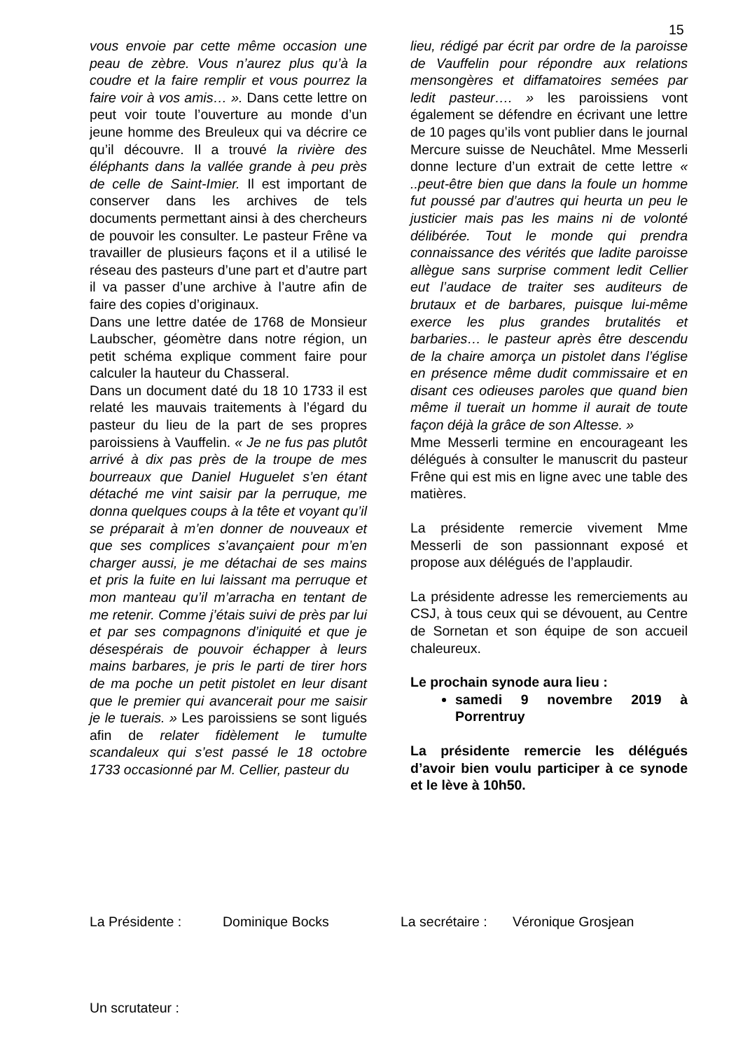15
vous envoie par cette même occasion une peau de zèbre. Vous n’aurez plus qu’à la coudre et la faire remplir et vous pourrez la faire voir à vos amis… ». Dans cette lettre on peut voir toute l’ouverture au monde d’un jeune homme des Breuleux qui va décrire ce qu’il découvre. Il a trouvé la rivière des éléphants dans la vallée grande à peu près de celle de Saint-Imier. Il est important de conserver dans les archives de tels documents permettant ainsi à des chercheurs de pouvoir les consulter. Le pasteur Frêne va travailler de plusieurs façons et il a utilisé le réseau des pasteurs d’une part et d’autre part il va passer d’une archive à l’autre afin de faire des copies d’originaux.
Dans une lettre datée de 1768 de Monsieur Laubscher, géomètre dans notre région, un petit schéma explique comment faire pour calculer la hauteur du Chasseral.
Dans un document daté du 18 10 1733 il est relaté les mauvais traitements à l’égard du pasteur du lieu de la part de ses propres paroissiens à Vauffelin. « Je ne fus pas plutôt arrivé à dix pas près de la troupe de mes bourreaux que Daniel Huguelet s’en étant détaché me vint saisir par la perruque, me donna quelques coups à la tête et voyant qu’il se préparait à m’en donner de nouveaux et que ses complices s’avançaient pour m’en charger aussi, je me détachai de ses mains et pris la fuite en lui laissant ma perruque et mon manteau qu’il m’arracha en tentant de me retenir. Comme j’étais suivi de près par lui et par ses compagnons d’iniquité et que je désespérais de pouvoir échapper à leurs mains barbares, je pris le parti de tirer hors de ma poche un petit pistolet en leur disant que le premier qui avancerait pour me saisir je le tuerais. » Les paroissiens se sont ligués afin de relater fidèlement le tumulte scandaleux qui s’est passé le 18 octobre 1733 occasionné par M. Cellier, pasteur du
lieu, rédigé par écrit par ordre de la paroisse de Vauffelin pour répondre aux relations mensongères et diffamatoires semées par ledit pasteur…. » les paroissiens vont également se défendre en écrivant une lettre de 10 pages qu’ils vont publier dans le journal Mercure suisse de Neuchâtel. Mme Messerli donne lecture d’un extrait de cette lettre « ..peut-être bien que dans la foule un homme fut poussé par d’autres qui heurta un peu le justicier mais pas les mains ni de volonté délibérée. Tout le monde qui prendra connaissance des vérités que ladite paroisse allègue sans surprise comment ledit Cellier eut l’audace de traiter ses auditeurs de brutaux et de barbares, puisque lui-même exerce les plus grandes brutalités et barbaries… le pasteur après être descendu de la chaire amorça un pistolet dans l’église en présence même dudit commissaire et en disant ces odieuses paroles que quand bien même il tuerait un homme il aurait de toute façon déjà la grâce de son Altesse. »
Mme Messerli termine en encourageant les délégués à consulter le manuscrit du pasteur Frêne qui est mis en ligne avec une table des matières.
La présidente remercie vivement Mme Messerli de son passionnant exposé et propose aux délégués de l’applaudir.
La présidente adresse les remerciements au CSJ, à tous ceux qui se dévouent, au Centre de Sornetan et son équipe de son accueil chaleureux.
Le prochain synode aura lieu :
samedi 9 novembre 2019 à Porrentruy
La présidente remercie les délégués d’avoir bien voulu participer à ce synode et le lève à 10h50.
La Présidente : Dominique Bocks La secrétaire : Véronique Grosjean
Un scrutateur :